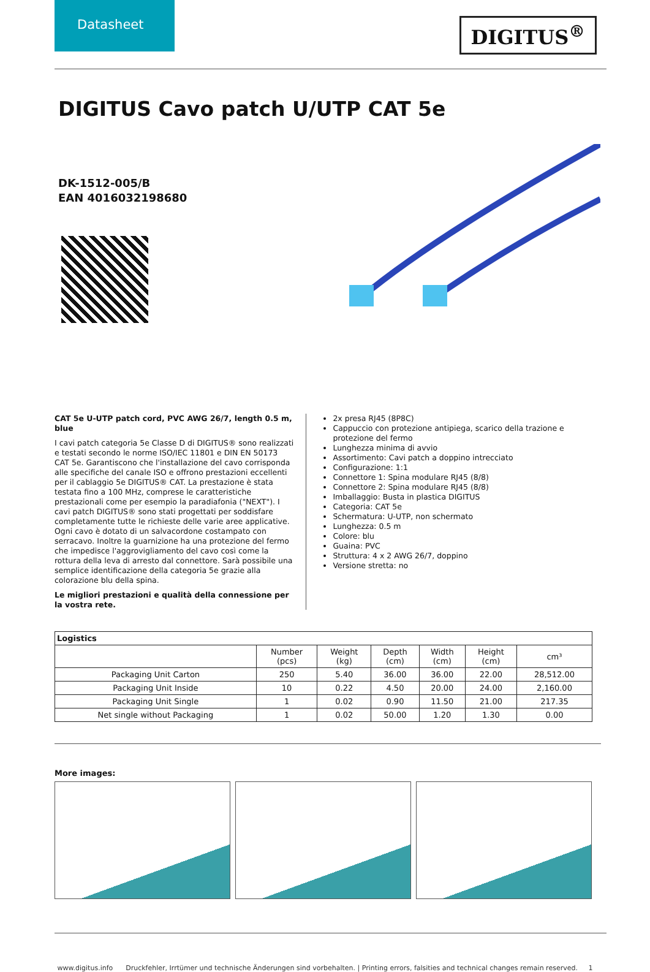Datasheet
DIGITUS<sup>®</sup>
DIGITUS Cavo patch U/UTP CAT 5e
DK-1512-005/B
EAN 4016032198680
CAT 5e U-UTP patch cord, PVC AWG 26/7, length 0.5 m, blue
I cavi patch categoria 5e Classe D di DIGITUS® sono realizzati e testati secondo le norme ISO/IEC 11801 e DIN EN 50173 CAT 5e. Garantiscono che l'installazione del cavo corrisponda alle specifiche del canale ISO e offrono prestazioni eccellenti per il cablaggio 5e DIGITUS® CAT. La prestazione è stata testata fino a 100 MHz, comprese le caratteristiche prestazionali come per esempio la paradiafonia ("NEXT"). I cavi patch DIGITUS® sono stati progettati per soddisfare completamente tutte le richieste delle varie aree applicative. Ogni cavo è dotato di un salvacordone costampato con serracavo. Inoltre la guarnizione ha una protezione del fermo che impedisce l'aggrovigliamento del cavo così come la rottura della leva di arresto dal connettore. Sarà possibile una semplice identificazione della categoria 5e grazie alla colorazione blu della spina.
Le migliori prestazioni e qualità della connessione per la vostra rete.
2x presa RJ45 (8P8C)
Cappuccio con protezione antipiega, scarico della trazione e protezione del fermo
Lunghezza minima di avvio
Assortimento: Cavi patch a doppino intrecciato
Configurazione: 1:1
Connettore 1: Spina modulare RJ45 (8/8)
Connettore 2: Spina modulare RJ45 (8/8)
Imballaggio: Busta in plastica DIGITUS
Categoria: CAT 5e
Schermatura: U-UTP, non schermato
Lunghezza: 0.5 m
Colore: blu
Guaina: PVC
Struttura: 4 x 2 AWG 26/7, doppino
Versione stretta: no
| Logistics | | | | | | |
| --- | --- | --- | --- | --- | --- | --- |
| | Number (pcs) | Weight (kg) | Depth (cm) | Width (cm) | Height (cm) | cm³ |
| Packaging Unit Carton | 250 | 5.40 | 36.00 | 36.00 | 22.00 | 28,512.00 |
| Packaging Unit Inside | 10 | 0.22 | 4.50 | 20.00 | 24.00 | 2,160.00 |
| Packaging Unit Single | 1 | 0.02 | 0.90 | 11.50 | 21.00 | 217.35 |
| Net single without Packaging | 1 | 0.02 | 50.00 | 1.20 | 1.30 | 0.00 |
More images:
www.digitus.info Druckfehler, Irrtümer und technische Änderungen sind vorbehalten. | Printing errors, falsities and technical changes remain reserved. 1